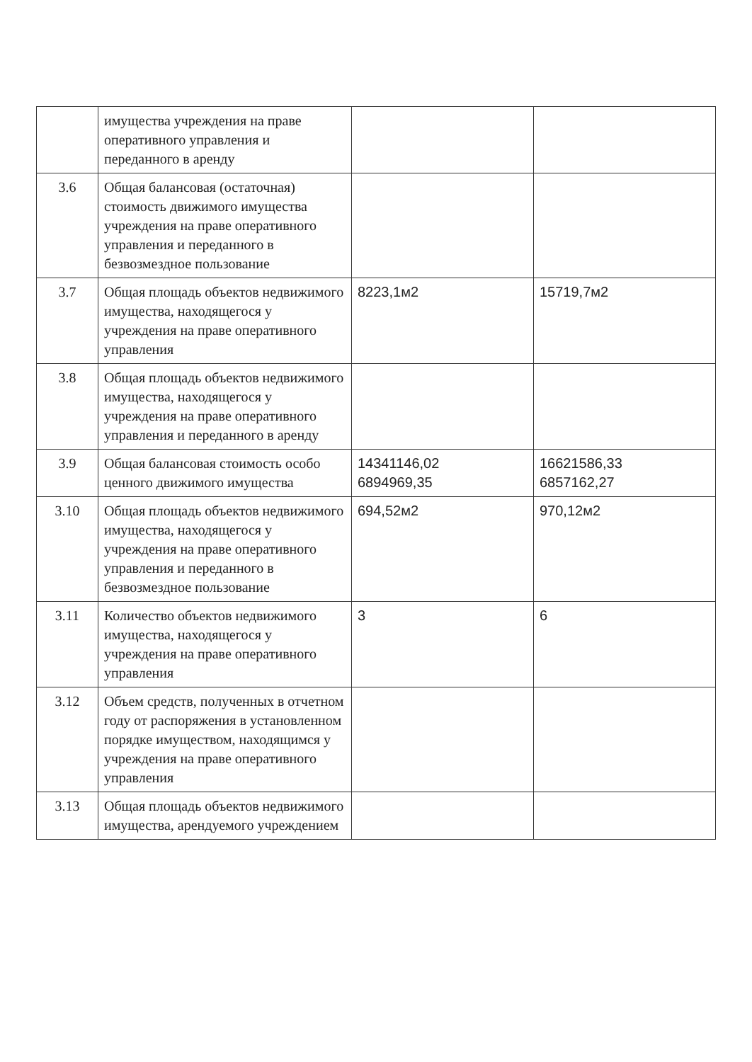| | имущества учреждения на праве оперативного управления и переданного в аренду | | |
| 3.6 | Общая балансовая (остаточная) стоимость движимого имущества учреждения на праве оперативного управления и переданного в безвозмездное пользование | | |
| 3.7 | Общая площадь объектов недвижимого имущества, находящегося у учреждения на праве оперативного управления | 8223,1м2 | 15719,7м2 |
| 3.8 | Общая площадь объектов недвижимого имущества, находящегося у учреждения на праве оперативного управления и переданного в аренду | | |
| 3.9 | Общая балансовая стоимость особо ценного движимого имущества | 14341146,02 6894969,35 | 16621586,33 6857162,27 |
| 3.10 | Общая площадь объектов недвижимого имущества, находящегося у учреждения на праве оперативного управления и переданного в безвозмездное пользование | 694,52м2 | 970,12м2 |
| 3.11 | Количество объектов недвижимого имущества, находящегося у учреждения на праве оперативного управления | 3 | 6 |
| 3.12 | Объем средств, полученных в отчетном году от распоряжения в установленном порядке имуществом, находящимся у учреждения на праве оперативного управления | | |
| 3.13 | Общая площадь объектов недвижимого имущества, арендуемого учреждением | | |